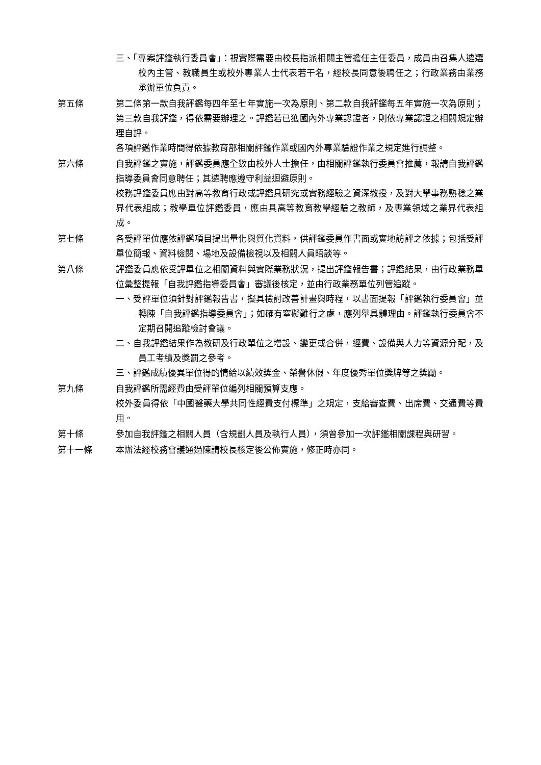三、「專案評鑑執行委員會」：視實際需要由校長指派相關主管擔任主任委員，成員由召集人遴選校內主管、教職員生或校外專業人士代表若干名，經校長同意後聘任之；行政業務由業務承辦單位負責。
第五條 第二條第一款自我評鑑每四年至七年實施一次為原則、第二款自我評鑑每五年實施一次為原則；第三款自我評鑑，得依需要辦理之。評鑑若已獲國內外專業認證者，則依專業認證之相關規定辦理自評。
各項評鑑作業時間得依據教育部相關評鑑作業或國內外專業驗證作業之規定進行調整。
第六條 自我評鑑之實施，評鑑委員應全數由校外人士擔任，由相關評鑑執行委員會推薦，報請自我評鑑指導委員會同意聘任；其遴聘應遵守利益迴避原則。
校務評鑑委員應由對高等教育行政或評鑑具研究或實務經驗之資深教授，及對大學事務熟稔之業界代表組成；教學單位評鑑委員，應由具高等教育教學經驗之教師，及專業領域之業界代表組成。
第七條 各受評單位應依評鑑項目提出量化與質化資料，供評鑑委員作書面或實地訪評之依據；包括受評單位簡報、資料檢閱、場地及設備檢視以及相關人員晤談等。
第八條 評鑑委員應依受評單位之相關資料與實際業務狀況，提出評鑑報告書；評鑑結果，由行政業務單位彙整提報「自我評鑑指導委員會」審議後核定，並由行政業務單位列管追蹤。
一、受評單位須針對評鑑報告書，擬具檢討改善計畫與時程，以書面提報「評鑑執行委員會」並轉陳「自我評鑑指導委員會」；如確有窒礙難行之處，應列舉具體理由。評鑑執行委員會不定期召開追蹤檢討會議。
二、自我評鑑結果作為教研及行政單位之增設、變更或合併，經費、設備與人力等資源分配，及員工考績及獎罰之參考。
三、評鑑成績優異單位得酌情給以績效獎金、榮譽休假、年度優秀單位獎牌等之獎勵。
第九條 自我評鑑所需經費由受評單位編列相關預算支應。
校外委員得依「中國醫藥大學共同性經費支付標準」之規定，支給審查費、出席費、交通費等費用。
第十條 參加自我評鑑之相關人員（含規劃人員及執行人員），須曾參加一次評鑑相關課程與研習。
第十一條 本辦法經校務會議通過陳請校長核定後公佈實施，修正時亦同。